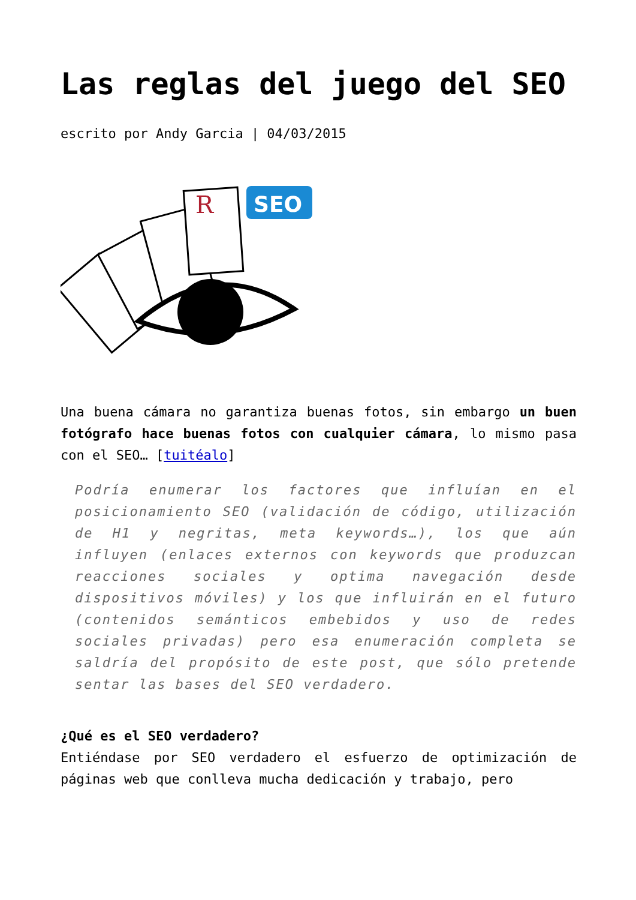Las reglas del juego del SEO
escrito por Andy Garcia | 04/03/2015
R
SEO
Una buena cámara no garantiza buenas fotos, sin embargo un buen fotógrafo hace buenas fotos con cualquier cámara, lo mismo pasa con el SEO… [tuitéalo]
Podría enumerar los factores que influían en el posicionamiento SEO (validación de código, utilización de H1 y negritas, meta keywords…), los que aún influyen (enlaces externos con keywords que produzcan reacciones sociales y optima navegación desde dispositivos móviles) y los que influirán en el futuro (contenidos semánticos embebidos y uso de redes sociales privadas) pero esa enumeración completa se saldría del propósito de este post, que sólo pretende sentar las bases del SEO verdadero.
¿Qué es el SEO verdadero?
Entiéndase por SEO verdadero el esfuerzo de optimización de páginas web que conlleva mucha dedicación y trabajo, pero